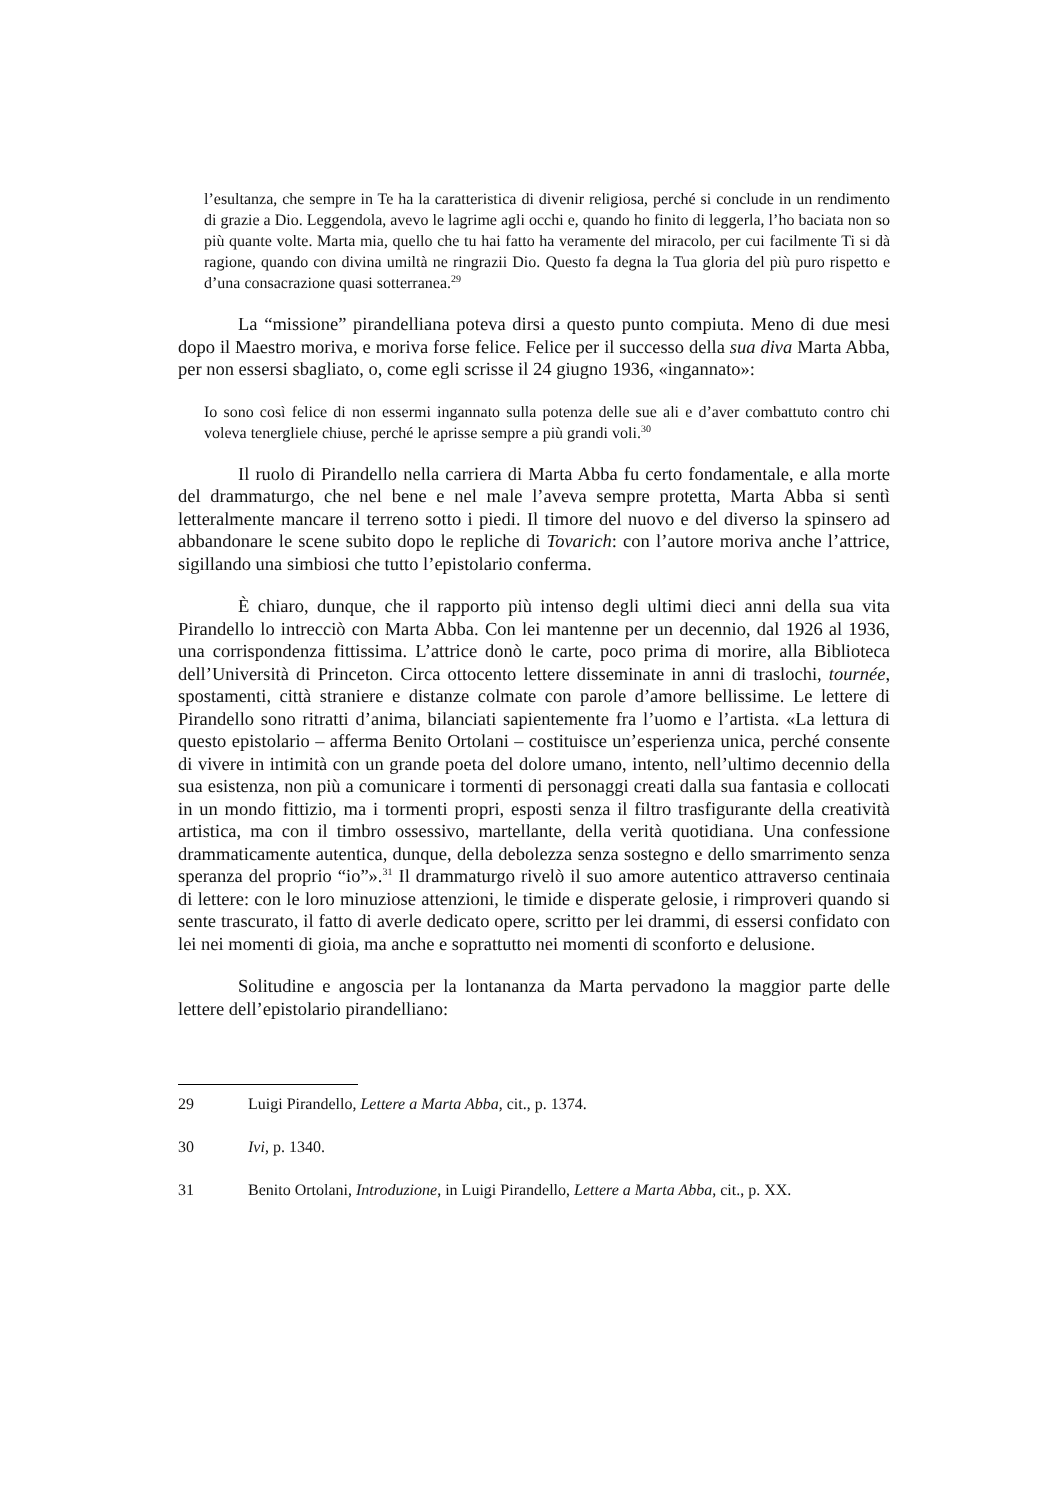l’esultanza, che sempre in Te ha la caratteristica di divenir religiosa, perché si conclude in un rendimento di grazie a Dio. Leggendola, avevo le lagrime agli occhi e, quando ho finito di leggerla, l’ho baciata non so più quante volte. Marta mia, quello che tu hai fatto ha veramente del miracolo, per cui facilmente Ti si dà ragione, quando con divina umiltà ne ringrazii Dio. Questo fa degna la Tua gloria del più puro rispetto e d’una consacrazione quasi sotterranea.<sup>29</sup>
La “missione” pirandelliana poteva dirsi a questo punto compiuta. Meno di due mesi dopo il Maestro moriva, e moriva forse felice. Felice per il successo della sua diva Marta Abba, per non essersi sbagliato, o, come egli scrisse il 24 giugno 1936, «ingannato»:
Io sono così felice di non essermi ingannato sulla potenza delle sue ali e d’aver combattuto contro chi voleva tenergliele chiuse, perché le aprisse sempre a più grandi voli.<sup>30</sup>
Il ruolo di Pirandello nella carriera di Marta Abba fu certo fondamentale, e alla morte del drammaturgo, che nel bene e nel male l’aveva sempre protetta, Marta Abba si sentì letteralmente mancare il terreno sotto i piedi. Il timore del nuovo e del diverso la spinsero ad abbandonare le scene subito dopo le repliche di Tovarich: con l’autore moriva anche l’attrice, sigillando una simbiosi che tutto l’epistolario conferma.
È chiaro, dunque, che il rapporto più intenso degli ultimi dieci anni della sua vita Pirandello lo intrecciò con Marta Abba. Con lei mantenne per un decennio, dal 1926 al 1936, una corrispondenza fittissima. L’attrice donò le carte, poco prima di morire, alla Biblioteca dell’Università di Princeton. Circa ottocento lettere disseminate in anni di traslochi, tournée, spostamenti, città straniere e distanze colmate con parole d’amore bellissime. Le lettere di Pirandello sono ritratti d’anima, bilanciati sapientemente fra l’uomo e l’artista. «La lettura di questo epistolario – afferma Benito Ortolani – costituisce un’esperienza unica, perché consente di vivere in intimità con un grande poeta del dolore umano, intento, nell’ultimo decennio della sua esistenza, non più a comunicare i tormenti di personaggi creati dalla sua fantasia e collocati in un mondo fittizio, ma i tormenti propri, esposti senza il filtro trasfigurante della creatività artistica, ma con il timbro ossessivo, martellante, della verità quotidiana. Una confessione drammaticamente autentica, dunque, della debolezza senza sostegno e dello smarrimento senza speranza del proprio “io”».<sup>31</sup> Il drammaturgo rivelò il suo amore autentico attraverso centinaia di lettere: con le loro minuziose attenzioni, le timide e disperate gelosie, i rimproveri quando si sente trascurato, il fatto di averle dedicato opere, scritto per lei drammi, di essersi confidato con lei nei momenti di gioia, ma anche e soprattutto nei momenti di sconforto e delusione.
Solitudine e angoscia per la lontananza da Marta pervadono la maggior parte delle lettere dell’epistolario pirandelliano:
29 Luigi Pirandello, Lettere a Marta Abba, cit., p. 1374.
30 Ivi, p. 1340.
31 Benito Ortolani, Introduzione, in Luigi Pirandello, Lettere a Marta Abba, cit., p. XX.